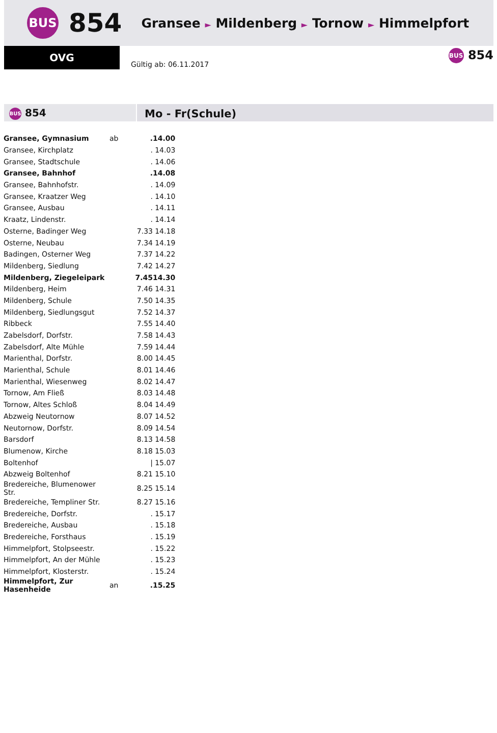BUS 854 Gransee ► Mildenberg ► Tornow ► Himmelpfort
OVG
Gültig ab: 06.11.2017
BUS 854
BUS 854
Mo - Fr(Schule)
| Gransee, Gymnasium | ab | . | 14.00 |
| Gransee, Kirchplatz | | . | 14.03 |
| Gransee, Stadtschule | | . | 14.06 |
| Gransee, Bahnhof | | . | 14.08 |
| Gransee, Bahnhofstr. | | . | 14.09 |
| Gransee, Kraatzer Weg | | . | 14.10 |
| Gransee, Ausbau | | . | 14.11 |
| Kraatz, Lindenstr. | | . | 14.14 |
| Osterne, Badinger Weg | | 7.33 | 14.18 |
| Osterne, Neubau | | 7.34 | 14.19 |
| Badingen, Osterner Weg | | 7.37 | 14.22 |
| Mildenberg, Siedlung | | 7.42 | 14.27 |
| Mildenberg, Ziegeleipark | | 7.45 | 14.30 |
| Mildenberg, Heim | | 7.46 | 14.31 |
| Mildenberg, Schule | | 7.50 | 14.35 |
| Mildenberg, Siedlungsgut | | 7.52 | 14.37 |
| Ribbeck | | 7.55 | 14.40 |
| Zabelsdorf, Dorfstr. | | 7.58 | 14.43 |
| Zabelsdorf, Alte Mühle | | 7.59 | 14.44 |
| Marienthal, Dorfstr. | | 8.00 | 14.45 |
| Marienthal, Schule | | 8.01 | 14.46 |
| Marienthal, Wiesenweg | | 8.02 | 14.47 |
| Tornow, Am Fließ | | 8.03 | 14.48 |
| Tornow, Altes Schloß | | 8.04 | 14.49 |
| Abzweig Neutornow | | 8.07 | 14.52 |
| Neutornow, Dorfstr. | | 8.09 | 14.54 |
| Barsdorf | | 8.13 | 14.58 |
| Blumenow, Kirche | | 8.18 | 15.03 |
| Boltenhof | | / | 15.07 |
| Abzweig Boltenhof | | 8.21 | 15.10 |
| Bredereiche, Blumenower Str. | | 8.25 | 15.14 |
| Bredereiche, Templiner Str. | | 8.27 | 15.16 |
| Bredereiche, Dorfstr. | | . | 15.17 |
| Bredereiche, Ausbau | | . | 15.18 |
| Bredereiche, Forsthaus | | . | 15.19 |
| Himmelpfort, Stolpseestr. | | . | 15.22 |
| Himmelpfort, An der Mühle | | . | 15.23 |
| Himmelpfort, Klosterstr. | | . | 15.24 |
| Himmelpfort, Zur Hasenheide | an | . | 15.25 |